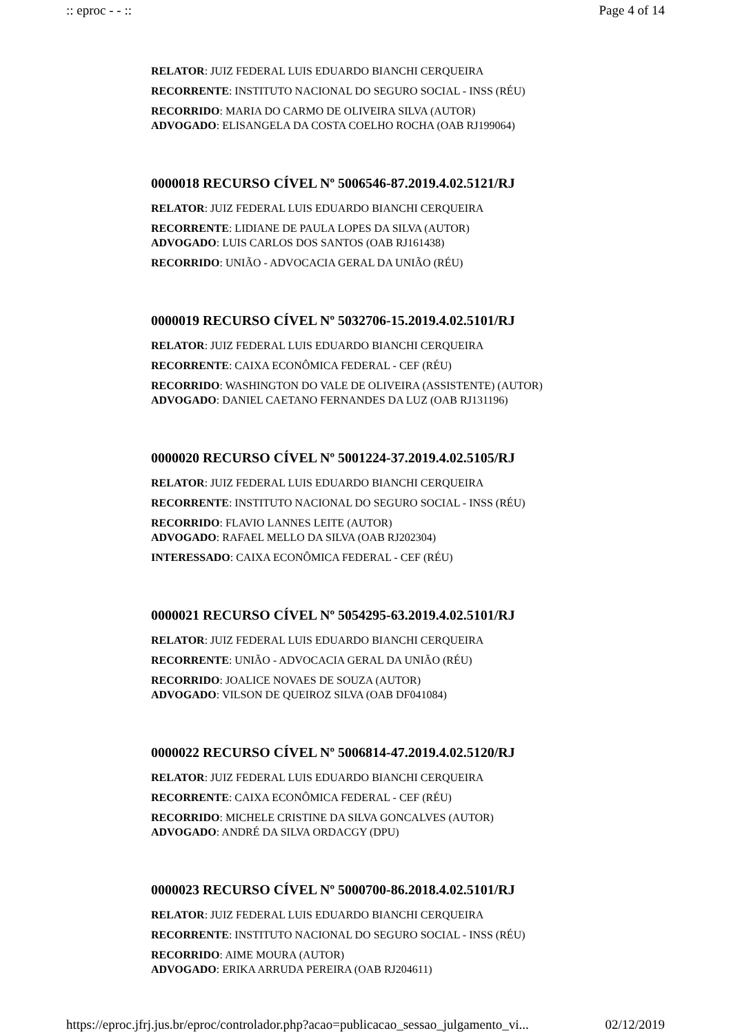:: eproc - - :: Page 4 of 14
RELATOR: JUIZ FEDERAL LUIS EDUARDO BIANCHI CERQUEIRA
RECORRENTE: INSTITUTO NACIONAL DO SEGURO SOCIAL - INSS (RÉU)
RECORRIDO: MARIA DO CARMO DE OLIVEIRA SILVA (AUTOR)
ADVOGADO: ELISANGELA DA COSTA COELHO ROCHA (OAB RJ199064)
0000018 RECURSO CÍVEL Nº 5006546-87.2019.4.02.5121/RJ
RELATOR: JUIZ FEDERAL LUIS EDUARDO BIANCHI CERQUEIRA
RECORRENTE: LIDIANE DE PAULA LOPES DA SILVA (AUTOR)
ADVOGADO: LUIS CARLOS DOS SANTOS (OAB RJ161438)
RECORRIDO: UNIÃO - ADVOCACIA GERAL DA UNIÃO (RÉU)
0000019 RECURSO CÍVEL Nº 5032706-15.2019.4.02.5101/RJ
RELATOR: JUIZ FEDERAL LUIS EDUARDO BIANCHI CERQUEIRA
RECORRENTE: CAIXA ECONÔMICA FEDERAL - CEF (RÉU)
RECORRIDO: WASHINGTON DO VALE DE OLIVEIRA (ASSISTENTE) (AUTOR)
ADVOGADO: DANIEL CAETANO FERNANDES DA LUZ (OAB RJ131196)
0000020 RECURSO CÍVEL Nº 5001224-37.2019.4.02.5105/RJ
RELATOR: JUIZ FEDERAL LUIS EDUARDO BIANCHI CERQUEIRA
RECORRENTE: INSTITUTO NACIONAL DO SEGURO SOCIAL - INSS (RÉU)
RECORRIDO: FLAVIO LANNES LEITE (AUTOR)
ADVOGADO: RAFAEL MELLO DA SILVA (OAB RJ202304)
INTERESSADO: CAIXA ECONÔMICA FEDERAL - CEF (RÉU)
0000021 RECURSO CÍVEL Nº 5054295-63.2019.4.02.5101/RJ
RELATOR: JUIZ FEDERAL LUIS EDUARDO BIANCHI CERQUEIRA
RECORRENTE: UNIÃO - ADVOCACIA GERAL DA UNIÃO (RÉU)
RECORRIDO: JOALICE NOVAES DE SOUZA (AUTOR)
ADVOGADO: VILSON DE QUEIROZ SILVA (OAB DF041084)
0000022 RECURSO CÍVEL Nº 5006814-47.2019.4.02.5120/RJ
RELATOR: JUIZ FEDERAL LUIS EDUARDO BIANCHI CERQUEIRA
RECORRENTE: CAIXA ECONÔMICA FEDERAL - CEF (RÉU)
RECORRIDO: MICHELE CRISTINE DA SILVA GONCALVES (AUTOR)
ADVOGADO: ANDRÉ DA SILVA ORDACGY (DPU)
0000023 RECURSO CÍVEL Nº 5000700-86.2018.4.02.5101/RJ
RELATOR: JUIZ FEDERAL LUIS EDUARDO BIANCHI CERQUEIRA
RECORRENTE: INSTITUTO NACIONAL DO SEGURO SOCIAL - INSS (RÉU)
RECORRIDO: AIME MOURA (AUTOR)
ADVOGADO: ERIKA ARRUDA PEREIRA (OAB RJ204611)
https://eproc.jfrj.jus.br/eproc/controlador.php?acao=publicacao_sessao_julgamento_vi... 02/12/2019